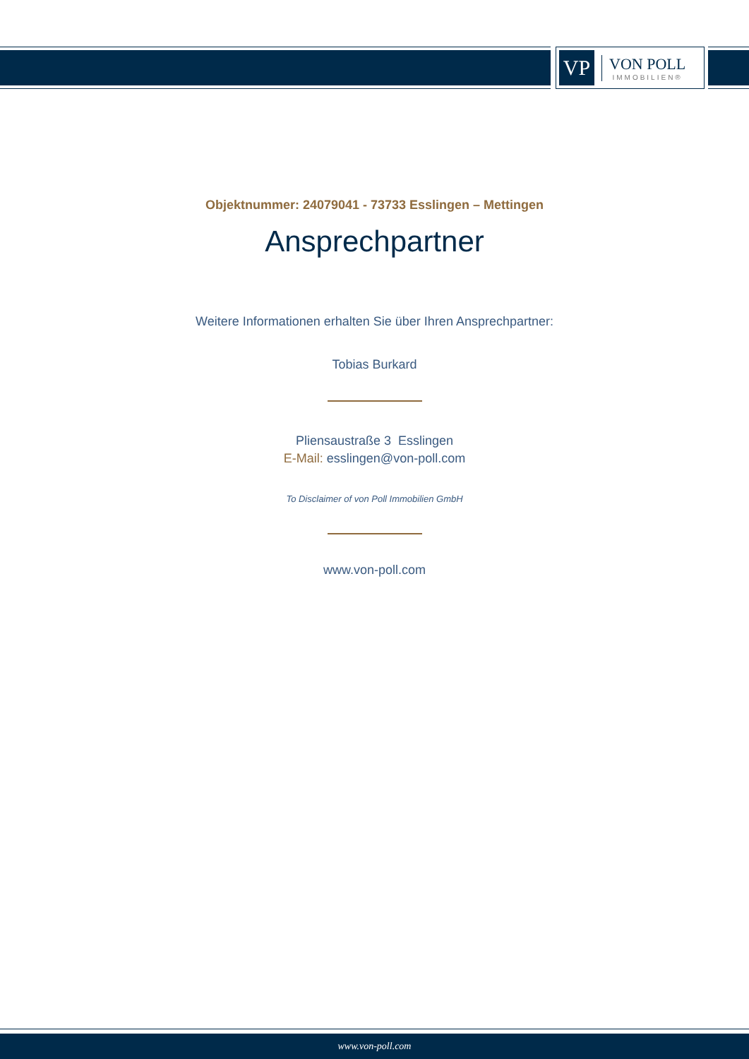VP
VON POLL
IMMOBILIEN®
Objektnummer: 24079041 - 73733 Esslingen – Mettingen
Ansprechpartner
Weitere Informationen erhalten Sie über Ihren Ansprechpartner:
Tobias Burkard
Pliensaustraße 3 Esslingen
E-Mail: esslingen@von-poll.com
To Disclaimer of von Poll Immobilien GmbH
www.von-poll.com
www.von-poll.com